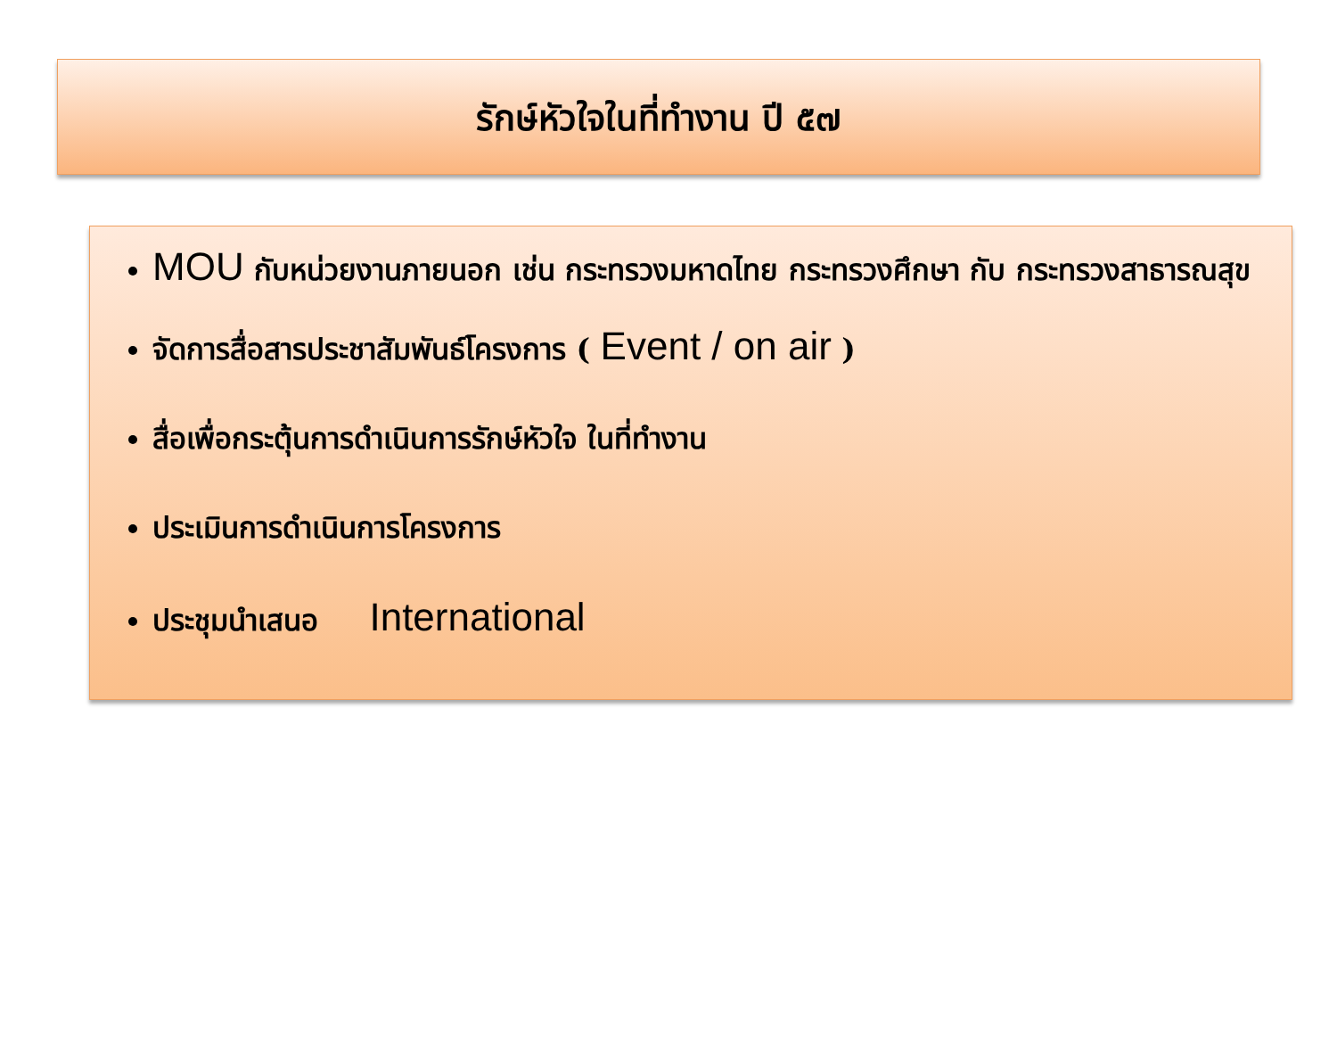รักษ์หัวใจในที่ทำงาน ปี ๕๗
MOU กับหน่วยงานภายนอก เช่น กระทรวงมหาดไทย กระทรวงศึกษา กับ กระทรวงสาธารณสุข
จัดการสื่อสารประชาสัมพันธ์โครงการ ( Event / on air )
สื่อเพื่อกระตุ้นการดำเนินการรักษ์หัวใจ ในที่ทำงาน
ประเมินการดำเนินการโครงการ
ประชุมนำเสนอ International